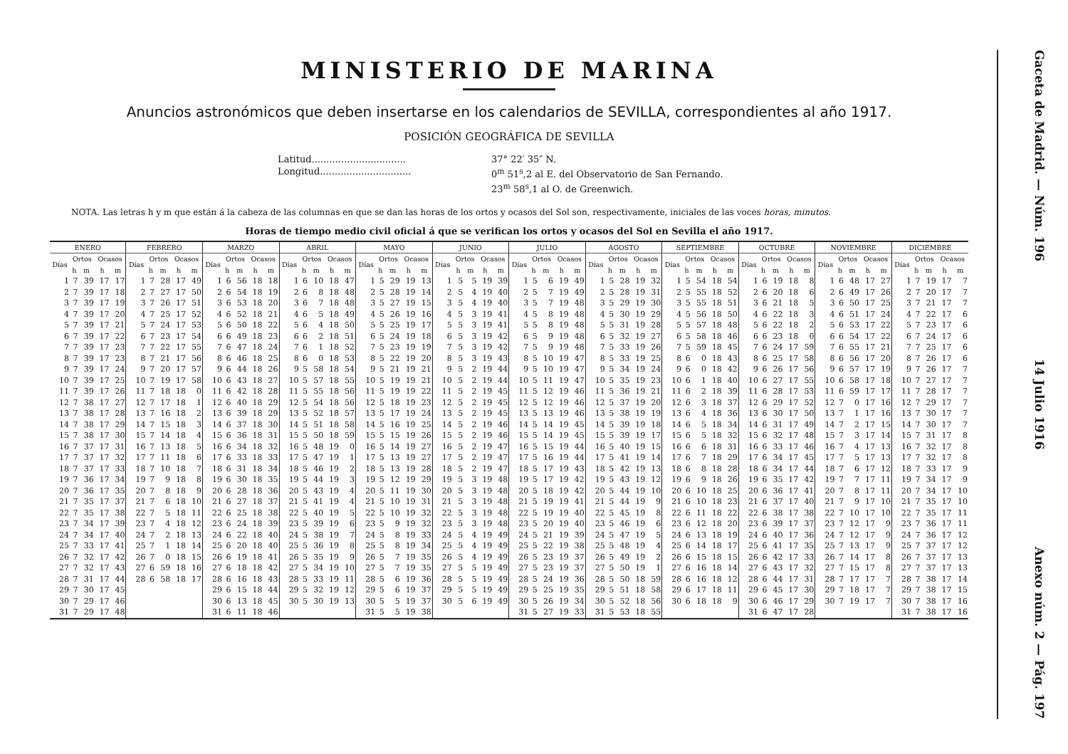MINISTERIO DE MARINA
Anuncios astronómicos que deben insertarse en los calendarios de SEVILLA, correspondientes al año 1917.
POSICIÓN GEOGRÁFICA DE SEVILLA
Latitud................................ 37° 22′ 35″ N.
Longitud............................... 0<sup>m</sup> 51<sup>s</sup>,2 al E. del Observatorio de San Fernando.
23<sup>m</sup> 58<sup>s</sup>,1 al O. de Greenwich.
NOTA. Las letras h y m que están á la cabeza de las columnas en que se dan las horas de los ortos y ocasos del Sol son, respectivamente, iniciales de las voces horas, minutos.
Horas de tiempo medio civil oficial á que se verifican los ortos y ocasos del Sol en Sevilla el año 1917.
| ENERO | | | | | FEBRERO | | | | | MARZO | | | | | ABRIL | | | | | MAYO | | | | | JUNIO | | | | | JULIO | | | | | AGOSTO | | | | | SEPTIEMBRE | | | | | OCTUBRE | | | | | NOVIEMBRE | | | | | DICIEMBRE | | | | |
| --- | --- | --- | --- | --- | --- | --- | --- | --- | --- | --- | --- | --- | --- | --- | --- | --- | --- | --- | --- | --- | --- | --- | --- | --- | --- | --- | --- | --- | --- | --- | --- | --- | --- | --- | --- | --- | --- | --- | --- | --- | --- | --- | --- | --- | --- | --- | --- | --- | --- | --- | --- | --- | --- | --- | --- | --- | --- | --- | --- |
| Días | Ortos | | Ocasos | | Días | Ortos | | Ocasos | | Días | Ortos | | Ocasos | | Días | Ortos | | Ocasos | | Días | Ortos | | Ocasos | | Días | Ortos | | Ocasos | | Días | Ortos | | Ocasos | | Días | Ortos | | Ocasos | | Días | Ortos | | Ocasos | | Días | Ortos | | Ocasos | | Días | Ortos | | Ocasos | | Días | Ortos | | Ocasos | |
| | h | m | h | m | | h | m | h | m | | h | m | h | m | | h | m | h | m | | h | m | h | m | | h | m | h | m | | h | m | h | m | | h | m | h | m | | h | m | h | m | | h | m | h | m | | h | m | h | m | | h | m | h | m |
| 1 | 7 | 39 | 17 | 17 | 1 | 7 | 28 | 17 | 49 | 1 | 6 | 56 | 18 | 18 | 1 | 6 | 10 | 18 | 47 | 1 | 5 | 29 | 19 | 13 | 1 | 5 | 5 | 19 | 39 | 1 | 5 | 6 | 19 | 49 | 1 | 5 | 28 | 19 | 32 | 1 | 5 | 54 | 18 | 54 | 1 | 6 | 19 | 18 | 8 | 1 | 6 | 48 | 17 | 27 | 1 | 7 | 19 | 17 | 7 |
| 2 | 7 | 39 | 17 | 18 | 2 | 7 | 27 | 17 | 50 | 2 | 6 | 54 | 18 | 19 | 2 | 6 | 8 | 18 | 48 | 2 | 5 | 28 | 19 | 14 | 2 | 5 | 4 | 19 | 40 | 2 | 5 | 7 | 19 | 49 | 2 | 5 | 28 | 19 | 31 | 2 | 5 | 55 | 18 | 52 | 2 | 6 | 20 | 18 | 6 | 2 | 6 | 49 | 17 | 26 | 2 | 7 | 20 | 17 | 7 |
| 3 | 7 | 39 | 17 | 19 | 3 | 7 | 26 | 17 | 51 | 3 | 6 | 53 | 18 | 20 | 3 | 6 | 7 | 18 | 48 | 3 | 5 | 27 | 19 | 15 | 3 | 5 | 4 | 19 | 40 | 3 | 5 | 7 | 19 | 48 | 3 | 5 | 29 | 19 | 30 | 3 | 5 | 55 | 18 | 51 | 3 | 6 | 21 | 18 | 5 | 3 | 6 | 50 | 17 | 25 | 3 | 7 | 21 | 17 | 7 |
| 4 | 7 | 39 | 17 | 20 | 4 | 7 | 25 | 17 | 52 | 4 | 6 | 52 | 18 | 21 | 4 | 6 | 5 | 18 | 49 | 4 | 5 | 26 | 19 | 16 | 4 | 5 | 3 | 19 | 41 | 4 | 5 | 8 | 19 | 48 | 4 | 5 | 30 | 19 | 29 | 4 | 5 | 56 | 18 | 50 | 4 | 6 | 22 | 18 | 3 | 4 | 6 | 51 | 17 | 24 | 4 | 7 | 22 | 17 | 6 |
| 5 | 7 | 39 | 17 | 21 | 5 | 7 | 24 | 17 | 53 | 5 | 6 | 50 | 18 | 22 | 5 | 6 | 4 | 18 | 50 | 5 | 5 | 25 | 19 | 17 | 5 | 5 | 3 | 19 | 41 | 5 | 5 | 8 | 19 | 48 | 5 | 5 | 31 | 19 | 28 | 5 | 5 | 57 | 18 | 48 | 5 | 6 | 22 | 18 | 2 | 5 | 6 | 53 | 17 | 22 | 5 | 7 | 23 | 17 | 6 |
| 6 | 7 | 39 | 17 | 22 | 6 | 7 | 23 | 17 | 54 | 6 | 6 | 49 | 18 | 23 | 6 | 6 | 2 | 18 | 51 | 6 | 5 | 24 | 19 | 18 | 6 | 5 | 3 | 19 | 42 | 6 | 5 | 9 | 19 | 48 | 6 | 5 | 32 | 19 | 27 | 6 | 5 | 58 | 18 | 46 | 6 | 6 | 23 | 18 | 0 | 6 | 6 | 54 | 17 | 22 | 6 | 7 | 24 | 17 | 6 |
| 7 | 7 | 39 | 17 | 23 | 7 | 7 | 22 | 17 | 55 | 7 | 6 | 47 | 18 | 24 | 7 | 6 | 1 | 18 | 52 | 7 | 5 | 23 | 19 | 19 | 7 | 5 | 3 | 19 | 42 | 7 | 5 | 9 | 19 | 48 | 7 | 5 | 33 | 19 | 26 | 7 | 5 | 59 | 18 | 45 | 7 | 6 | 24 | 17 | 59 | 7 | 6 | 55 | 17 | 21 | 7 | 7 | 25 | 17 | 6 |
| 8 | 7 | 39 | 17 | 23 | 8 | 7 | 21 | 17 | 56 | 8 | 6 | 46 | 18 | 25 | 8 | 6 | 0 | 18 | 53 | 8 | 5 | 22 | 19 | 20 | 8 | 5 | 3 | 19 | 43 | 8 | 5 | 10 | 19 | 47 | 8 | 5 | 33 | 19 | 25 | 8 | 6 | 0 | 18 | 43 | 8 | 6 | 25 | 17 | 58 | 8 | 6 | 56 | 17 | 20 | 8 | 7 | 26 | 17 | 6 |
| 9 | 7 | 39 | 17 | 24 | 9 | 7 | 20 | 17 | 57 | 9 | 6 | 44 | 18 | 26 | 9 | 5 | 58 | 18 | 54 | 9 | 5 | 21 | 19 | 21 | 9 | 5 | 2 | 19 | 44 | 9 | 5 | 10 | 19 | 47 | 9 | 5 | 34 | 19 | 24 | 9 | 6 | 0 | 18 | 42 | 9 | 6 | 26 | 17 | 56 | 9 | 6 | 57 | 17 | 19 | 9 | 7 | 26 | 17 | 7 |
| 10 | 7 | 39 | 17 | 25 | 10 | 7 | 19 | 17 | 58 | 10 | 6 | 43 | 18 | 27 | 10 | 5 | 57 | 18 | 55 | 10 | 5 | 19 | 19 | 21 | 10 | 5 | 2 | 19 | 44 | 10 | 5 | 11 | 19 | 47 | 10 | 5 | 35 | 19 | 23 | 10 | 6 | 1 | 18 | 40 | 10 | 6 | 27 | 17 | 55 | 10 | 6 | 58 | 17 | 18 | 10 | 7 | 27 | 17 | 7 |
| 11 | 7 | 39 | 17 | 26 | 11 | 7 | 18 | 18 | 0 | 11 | 6 | 42 | 18 | 28 | 11 | 5 | 55 | 18 | 56 | 11 | 5 | 19 | 19 | 22 | 11 | 5 | 2 | 19 | 45 | 11 | 5 | 12 | 19 | 46 | 11 | 5 | 36 | 19 | 21 | 11 | 6 | 2 | 18 | 39 | 11 | 6 | 28 | 17 | 53 | 11 | 6 | 59 | 17 | 17 | 11 | 7 | 28 | 17 | 7 |
| 12 | 7 | 38 | 17 | 27 | 12 | 7 | 17 | 18 | 1 | 12 | 6 | 40 | 18 | 29 | 12 | 5 | 54 | 18 | 56 | 12 | 5 | 18 | 19 | 23 | 12 | 5 | 2 | 19 | 45 | 12 | 5 | 12 | 19 | 46 | 12 | 5 | 37 | 19 | 20 | 12 | 6 | 3 | 18 | 37 | 12 | 6 | 29 | 17 | 52 | 12 | 7 | 0 | 17 | 16 | 12 | 7 | 29 | 17 | 7 |
| 13 | 7 | 38 | 17 | 28 | 13 | 7 | 16 | 18 | 2 | 13 | 6 | 39 | 18 | 29 | 13 | 5 | 52 | 18 | 57 | 13 | 5 | 17 | 19 | 24 | 13 | 5 | 2 | 19 | 45 | 13 | 5 | 13 | 19 | 46 | 13 | 5 | 38 | 19 | 19 | 13 | 6 | 4 | 18 | 36 | 13 | 6 | 30 | 17 | 50 | 13 | 7 | 1 | 17 | 16 | 13 | 7 | 30 | 17 | 7 |
| 14 | 7 | 38 | 17 | 29 | 14 | 7 | 15 | 18 | 3 | 14 | 6 | 37 | 18 | 30 | 14 | 5 | 51 | 18 | 58 | 14 | 5 | 16 | 19 | 25 | 14 | 5 | 2 | 19 | 46 | 14 | 5 | 14 | 19 | 45 | 14 | 5 | 39 | 19 | 18 | 14 | 6 | 5 | 18 | 34 | 14 | 6 | 31 | 17 | 49 | 14 | 7 | 2 | 17 | 15 | 14 | 7 | 30 | 17 | 7 |
| 15 | 7 | 38 | 17 | 30 | 15 | 7 | 14 | 18 | 4 | 15 | 6 | 36 | 18 | 31 | 15 | 5 | 50 | 18 | 59 | 15 | 5 | 15 | 19 | 26 | 15 | 5 | 2 | 19 | 46 | 15 | 5 | 14 | 19 | 45 | 15 | 5 | 39 | 19 | 17 | 15 | 6 | 5 | 18 | 32 | 15 | 6 | 32 | 17 | 48 | 15 | 7 | 3 | 17 | 14 | 15 | 7 | 31 | 17 | 8 |
| 16 | 7 | 37 | 17 | 31 | 16 | 7 | 13 | 18 | 5 | 16 | 6 | 34 | 18 | 32 | 16 | 5 | 48 | 19 | 0 | 16 | 5 | 14 | 19 | 27 | 16 | 5 | 2 | 19 | 47 | 16 | 5 | 15 | 19 | 44 | 16 | 5 | 40 | 19 | 15 | 16 | 6 | 6 | 18 | 31 | 16 | 6 | 33 | 17 | 46 | 16 | 7 | 4 | 17 | 13 | 16 | 7 | 32 | 17 | 8 |
| 17 | 7 | 37 | 17 | 32 | 17 | 7 | 11 | 18 | 6 | 17 | 6 | 33 | 18 | 33 | 17 | 5 | 47 | 19 | 1 | 17 | 5 | 13 | 19 | 27 | 17 | 5 | 2 | 19 | 47 | 17 | 5 | 16 | 19 | 44 | 17 | 5 | 41 | 19 | 14 | 17 | 6 | 7 | 18 | 29 | 17 | 6 | 34 | 17 | 45 | 17 | 7 | 5 | 17 | 13 | 17 | 7 | 32 | 17 | 8 |
| 18 | 7 | 37 | 17 | 33 | 18 | 7 | 10 | 18 | 7 | 18 | 6 | 31 | 18 | 34 | 18 | 5 | 46 | 19 | 2 | 18 | 5 | 13 | 19 | 28 | 18 | 5 | 2 | 19 | 47 | 18 | 5 | 17 | 19 | 43 | 18 | 5 | 42 | 19 | 13 | 18 | 6 | 8 | 18 | 28 | 18 | 6 | 34 | 17 | 44 | 18 | 7 | 6 | 17 | 12 | 18 | 7 | 33 | 17 | 9 |
| 19 | 7 | 36 | 17 | 34 | 19 | 7 | 9 | 18 | 8 | 19 | 6 | 30 | 18 | 35 | 19 | 5 | 44 | 19 | 3 | 19 | 5 | 12 | 19 | 29 | 19 | 5 | 3 | 19 | 48 | 19 | 5 | 17 | 19 | 42 | 19 | 5 | 43 | 19 | 12 | 19 | 6 | 9 | 18 | 26 | 19 | 6 | 35 | 17 | 42 | 19 | 7 | 7 | 17 | 11 | 19 | 7 | 34 | 17 | 9 |
| 20 | 7 | 36 | 17 | 35 | 20 | 7 | 8 | 18 | 9 | 20 | 6 | 28 | 18 | 36 | 20 | 5 | 43 | 19 | 4 | 20 | 5 | 11 | 19 | 30 | 20 | 5 | 3 | 19 | 48 | 20 | 5 | 18 | 19 | 42 | 20 | 5 | 44 | 19 | 10 | 20 | 6 | 10 | 18 | 25 | 20 | 6 | 36 | 17 | 41 | 20 | 7 | 8 | 17 | 11 | 20 | 7 | 34 | 17 | 10 |
| 21 | 7 | 35 | 17 | 37 | 21 | 7 | 6 | 18 | 10 | 21 | 6 | 27 | 18 | 37 | 21 | 5 | 41 | 19 | 4 | 21 | 5 | 10 | 19 | 31 | 21 | 5 | 3 | 19 | 48 | 21 | 5 | 19 | 19 | 41 | 21 | 5 | 44 | 19 | 9 | 21 | 6 | 10 | 18 | 23 | 21 | 6 | 37 | 17 | 40 | 21 | 7 | 9 | 17 | 10 | 21 | 7 | 35 | 17 | 10 |
| 22 | 7 | 35 | 17 | 38 | 22 | 7 | 5 | 18 | 11 | 22 | 6 | 25 | 18 | 38 | 22 | 5 | 40 | 19 | 5 | 22 | 5 | 10 | 19 | 32 | 22 | 5 | 3 | 19 | 48 | 22 | 5 | 19 | 19 | 40 | 22 | 5 | 45 | 19 | 8 | 22 | 6 | 11 | 18 | 22 | 22 | 6 | 38 | 17 | 38 | 22 | 7 | 10 | 17 | 10 | 22 | 7 | 35 | 17 | 11 |
| 23 | 7 | 34 | 17 | 39 | 23 | 7 | 4 | 18 | 12 | 23 | 6 | 24 | 18 | 39 | 23 | 5 | 39 | 19 | 6 | 23 | 5 | 9 | 19 | 32 | 23 | 5 | 3 | 19 | 48 | 23 | 5 | 20 | 19 | 40 | 23 | 5 | 46 | 19 | 6 | 23 | 6 | 12 | 18 | 20 | 23 | 6 | 39 | 17 | 37 | 23 | 7 | 12 | 17 | 9 | 23 | 7 | 36 | 17 | 11 |
| 24 | 7 | 34 | 17 | 40 | 24 | 7 | 2 | 18 | 13 | 24 | 6 | 22 | 18 | 40 | 24 | 5 | 38 | 19 | 7 | 24 | 5 | 8 | 19 | 33 | 24 | 5 | 4 | 19 | 49 | 24 | 5 | 21 | 19 | 39 | 24 | 5 | 47 | 19 | 5 | 24 | 6 | 13 | 18 | 19 | 24 | 6 | 40 | 17 | 36 | 24 | 7 | 12 | 17 | 9 | 24 | 7 | 36 | 17 | 12 |
| 25 | 7 | 33 | 17 | 41 | 25 | 7 | 1 | 18 | 14 | 25 | 6 | 20 | 18 | 40 | 25 | 5 | 36 | 19 | 8 | 25 | 5 | 8 | 19 | 34 | 25 | 5 | 4 | 19 | 49 | 25 | 5 | 22 | 19 | 38 | 25 | 5 | 48 | 19 | 4 | 25 | 6 | 14 | 18 | 17 | 25 | 6 | 41 | 17 | 35 | 25 | 7 | 13 | 17 | 9 | 25 | 7 | 37 | 17 | 12 |
| 26 | 7 | 32 | 17 | 42 | 26 | 7 | 0 | 18 | 15 | 26 | 6 | 19 | 18 | 41 | 26 | 5 | 35 | 19 | 9 | 26 | 5 | 7 | 19 | 35 | 26 | 5 | 4 | 19 | 49 | 26 | 5 | 23 | 19 | 37 | 26 | 5 | 49 | 19 | 2 | 26 | 6 | 15 | 18 | 15 | 26 | 6 | 42 | 17 | 33 | 26 | 7 | 14 | 17 | 8 | 26 | 7 | 37 | 17 | 13 |
| 27 | 7 | 32 | 17 | 43 | 27 | 6 | 59 | 18 | 16 | 27 | 6 | 18 | 18 | 42 | 27 | 5 | 34 | 19 | 10 | 27 | 5 | 7 | 19 | 35 | 27 | 5 | 5 | 19 | 49 | 27 | 5 | 23 | 19 | 37 | 27 | 5 | 50 | 19 | 1 | 27 | 6 | 16 | 18 | 14 | 27 | 6 | 43 | 17 | 32 | 27 | 7 | 15 | 17 | 8 | 27 | 7 | 37 | 17 | 13 |
| 28 | 7 | 31 | 17 | 44 | 28 | 6 | 58 | 18 | 17 | 28 | 6 | 16 | 18 | 43 | 28 | 5 | 33 | 19 | 11 | 28 | 5 | 6 | 19 | 36 | 28 | 5 | 5 | 19 | 49 | 28 | 5 | 24 | 19 | 36 | 28 | 5 | 50 | 18 | 59 | 28 | 6 | 16 | 18 | 12 | 28 | 6 | 44 | 17 | 31 | 28 | 7 | 17 | 17 | 7 | 28 | 7 | 38 | 17 | 14 |
| 29 | 7 | 30 | 17 | 45 | | | | | | 29 | 6 | 15 | 18 | 44 | 29 | 5 | 32 | 19 | 12 | 29 | 5 | 6 | 19 | 37 | 29 | 5 | 5 | 19 | 49 | 29 | 5 | 25 | 19 | 35 | 29 | 5 | 51 | 18 | 58 | 29 | 6 | 17 | 18 | 11 | 29 | 6 | 45 | 17 | 30 | 29 | 7 | 18 | 17 | 7 | 29 | 7 | 38 | 17 | 15 |
| 30 | 7 | 29 | 17 | 46 | | | | | | 30 | 6 | 13 | 18 | 45 | 30 | 5 | 30 | 19 | 13 | 30 | 5 | 5 | 19 | 37 | 30 | 5 | 6 | 19 | 49 | 30 | 5 | 26 | 19 | 34 | 30 | 5 | 52 | 18 | 56 | 30 | 6 | 18 | 18 | 9 | 30 | 6 | 46 | 17 | 29 | 30 | 7 | 19 | 17 | 7 | 30 | 7 | 38 | 17 | 16 |
| 31 | 7 | 29 | 17 | 48 | | | | | | 31 | 6 | 11 | 18 | 46 | | | | | | 31 | 5 | 5 | 19 | 38 | | | | | | 31 | 5 | 27 | 19 | 33 | 31 | 5 | 53 | 18 | 55 | | | | | | 31 | 6 | 47 | 17 | 28 | | | | | | 31 | 7 | 38 | 17 | 16 |
Gaceta de Madrid. — Núm. 196 14 Julio 1916 Anexo núm. 2 — Pág. 197